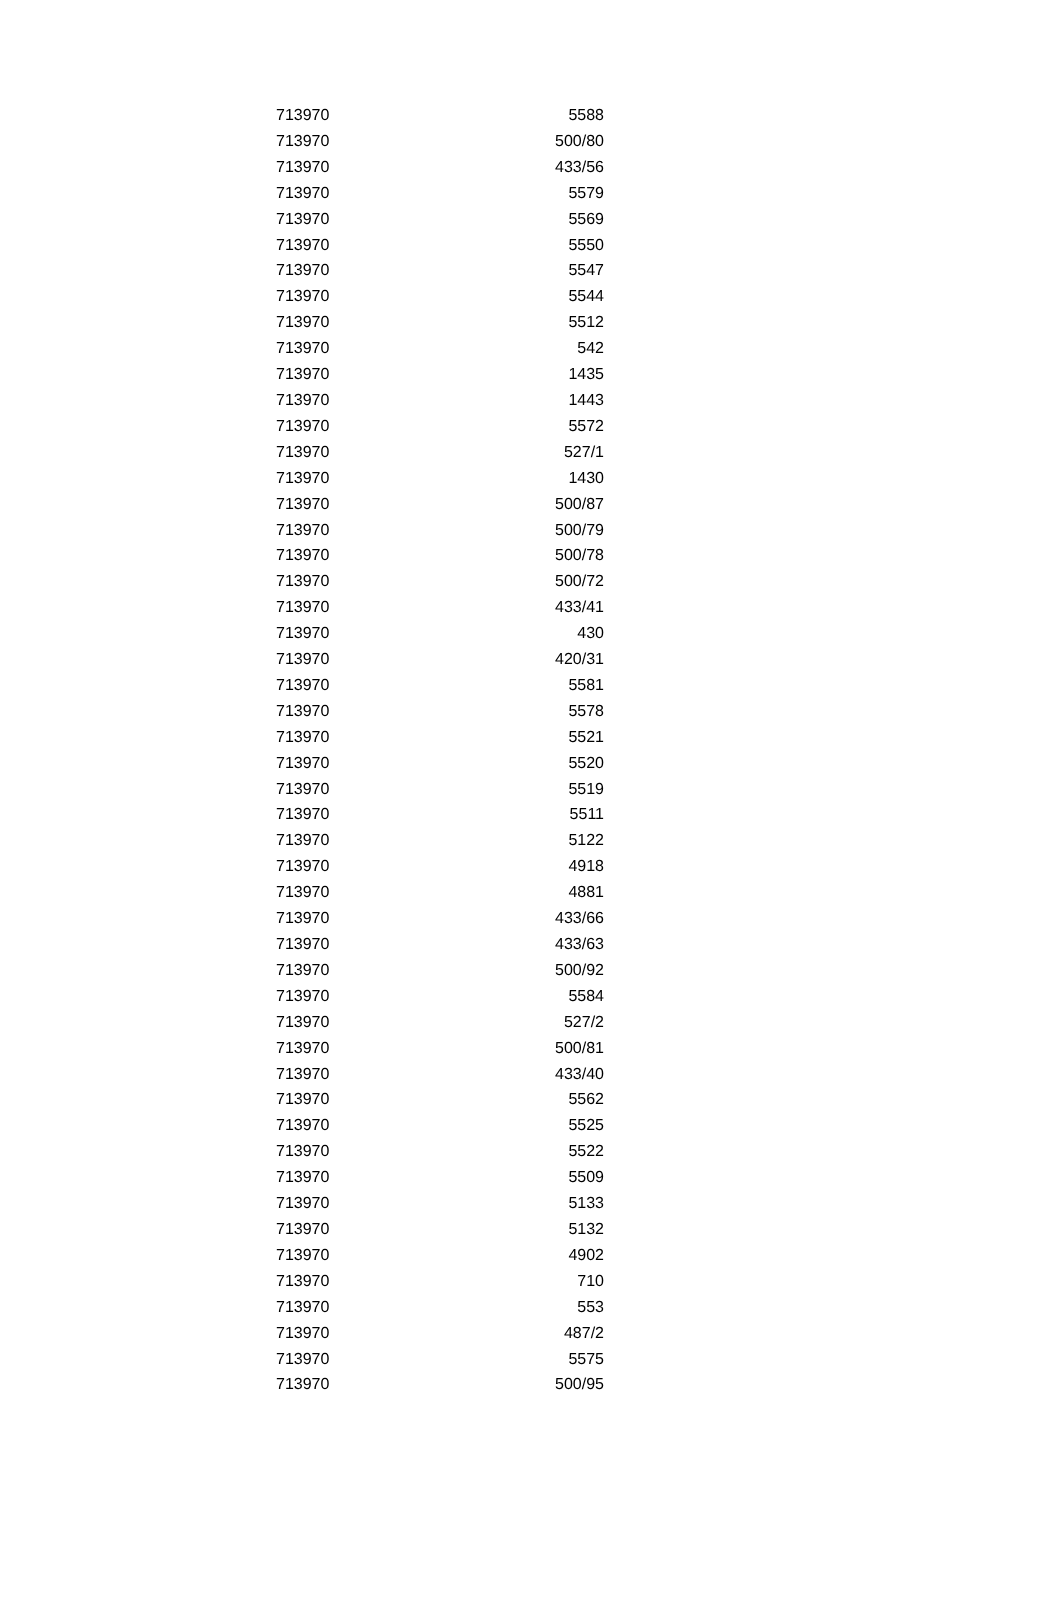| 713970 | 5588 |
| 713970 | 500/80 |
| 713970 | 433/56 |
| 713970 | 5579 |
| 713970 | 5569 |
| 713970 | 5550 |
| 713970 | 5547 |
| 713970 | 5544 |
| 713970 | 5512 |
| 713970 | 542 |
| 713970 | 1435 |
| 713970 | 1443 |
| 713970 | 5572 |
| 713970 | 527/1 |
| 713970 | 1430 |
| 713970 | 500/87 |
| 713970 | 500/79 |
| 713970 | 500/78 |
| 713970 | 500/72 |
| 713970 | 433/41 |
| 713970 | 430 |
| 713970 | 420/31 |
| 713970 | 5581 |
| 713970 | 5578 |
| 713970 | 5521 |
| 713970 | 5520 |
| 713970 | 5519 |
| 713970 | 5511 |
| 713970 | 5122 |
| 713970 | 4918 |
| 713970 | 4881 |
| 713970 | 433/66 |
| 713970 | 433/63 |
| 713970 | 500/92 |
| 713970 | 5584 |
| 713970 | 527/2 |
| 713970 | 500/81 |
| 713970 | 433/40 |
| 713970 | 5562 |
| 713970 | 5525 |
| 713970 | 5522 |
| 713970 | 5509 |
| 713970 | 5133 |
| 713970 | 5132 |
| 713970 | 4902 |
| 713970 | 710 |
| 713970 | 553 |
| 713970 | 487/2 |
| 713970 | 5575 |
| 713970 | 500/95 |